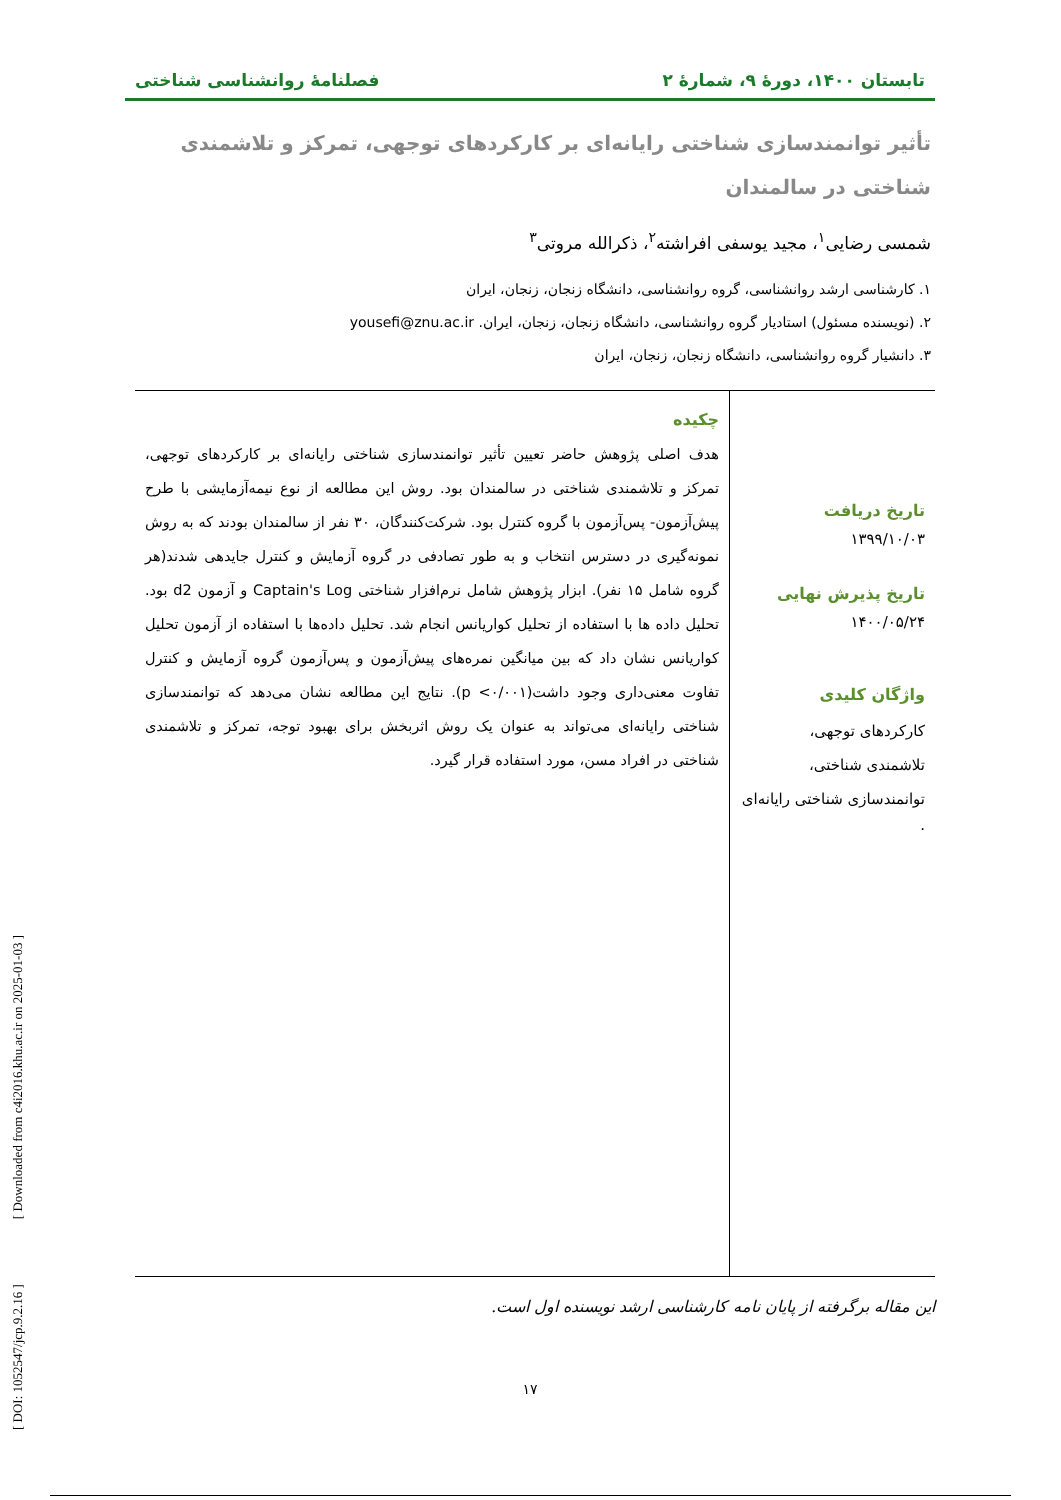تابستان ۱۴۰۰، دورهٔ ۹، شمارهٔ ۲ فصلنامهٔ روانشناسی شناختی
تأثیر توانمندسازی شناختی رایانه‌ای بر کارکردهای توجهی، تمرکز و تلاشمندی شناختی در سالمندان
شمسی رضایی<sup>۱</sup>، مجید یوسفی افراشته<sup>۲</sup>، ذکرالله مروتی<sup>۳</sup>
۱. کارشناسی ارشد روانشناسی، گروه روانشناسی، دانشگاه زنجان، زنجان، ایران
۲. (نویسنده مسئول) استادیار گروه روانشناسی، دانشگاه زنجان، زنجان، ایران. yousefi@znu.ac.ir
۳. دانشیار گروه روانشناسی، دانشگاه زنجان، زنجان، ایران
تاریخ دریافت
۱۳۹۹/۱۰/۰۳
تاریخ پذیرش نهایی
۱۴۰۰/۰۵/۲۴
واژگان کلیدی
کارکردهای توجهی،
تلاشمندی شناختی،
توانمندسازی شناختی رایانه‌ای
.
چکیده
هدف اصلی پژوهش حاضر تعیین تأثیر توانمندسازی شناختی رایانه‌ای بر کارکردهای توجهی، تمرکز و تلاشمندی شناختی در سالمندان بود. روش این مطالعه از نوع نیمه‌آزمایشی با طرح پیش‌آزمون- پس‌آزمون با گروه کنترل بود. شرکت‌کنندگان، ۳۰ نفر از سالمندان بودند که به روش نمونه‌گیری در دسترس انتخاب و به طور تصادفی در گروه آزمایش و کنترل جایدهی شدند(هر گروه شامل ۱۵ نفر). ابزار پژوهش شامل نرم‌افزار شناختی Captain's Log و آزمون d2 بود. تحلیل داده ها با استفاده از تحلیل کواریانس انجام شد. تحلیل داده‌ها با استفاده از آزمون تحلیل کواریانس نشان داد که بین میانگین نمره‌های پیش‌آزمون و پس‌آزمون گروه آزمایش و کنترل تفاوت معنی‌داری وجود داشت(p <۰/۰۰۱). نتایج این مطالعه نشان می‌دهد که توانمندسازی شناختی رایانه‌ای می‌تواند به عنوان یک روش اثربخش برای بهبود توجه، تمرکز و تلاشمندی شناختی در افراد مسن، مورد استفاده قرار گیرد.
این مقاله برگرفته از پایان نامه کارشناسی ارشد نویسنده اول است.
۱۷
[ DOI: 1052547/jcp.9.2.16 ] [ Downloaded from c4i2016.khu.ac.ir on 2025-01-03 ]